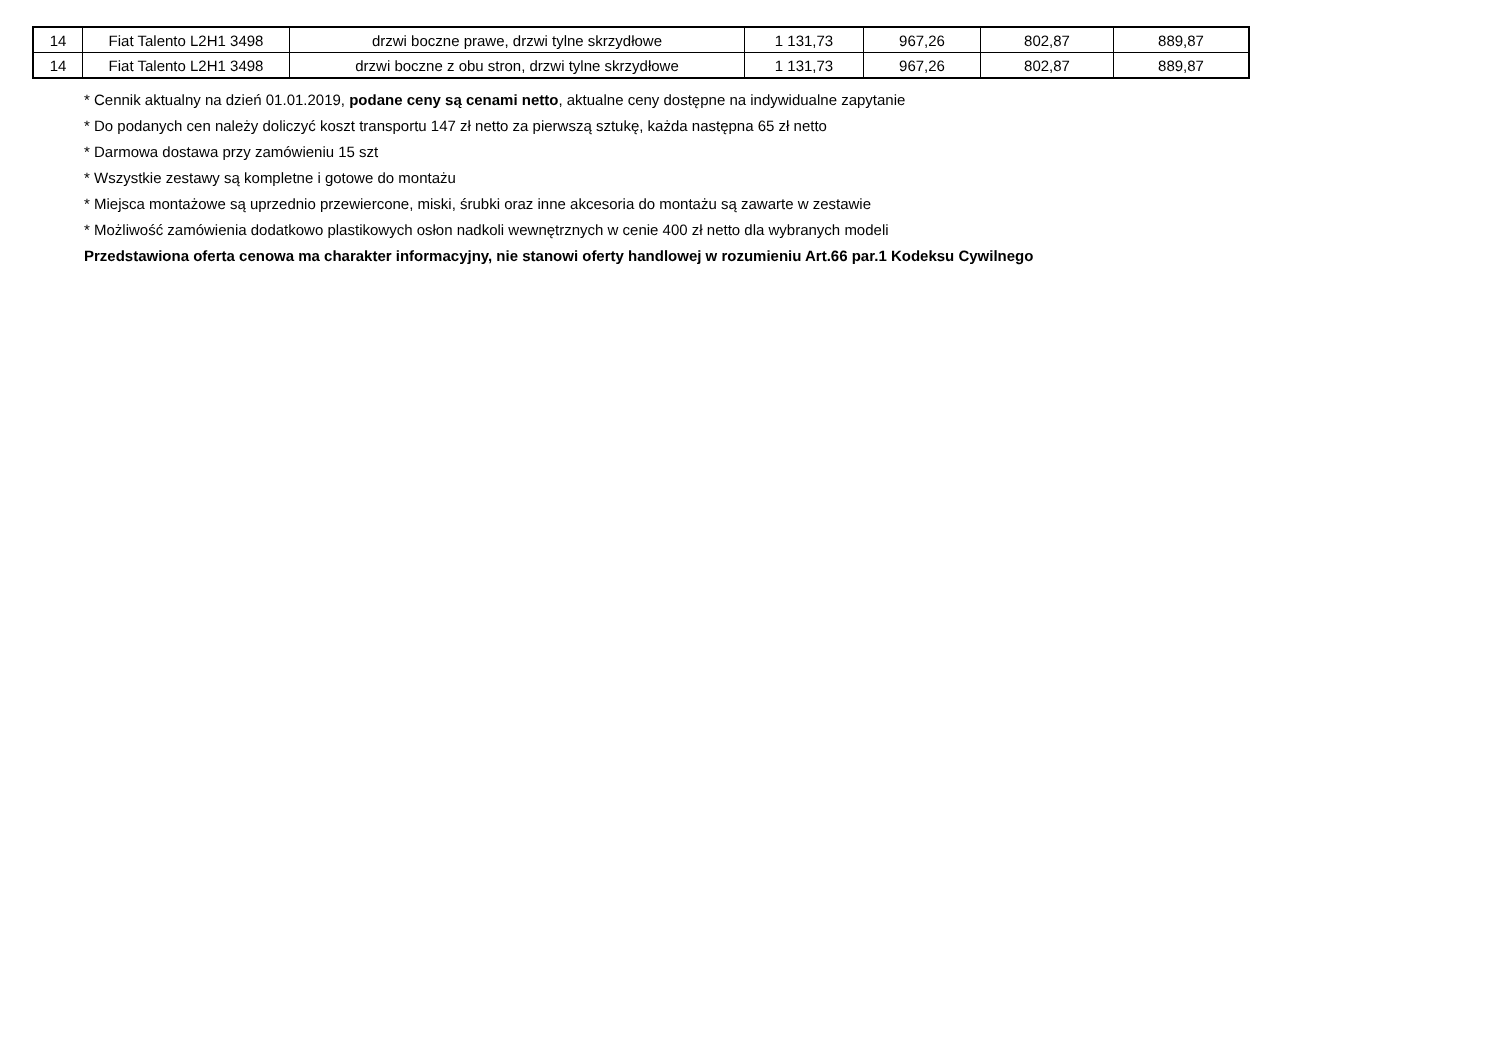| 14 | Fiat Talento L2H1 3498 | drzwi boczne prawe, drzwi tylne skrzydłowe | 1 131,73 | 967,26 | 802,87 | 889,87 |
| 14 | Fiat Talento L2H1 3498 | drzwi boczne z obu stron, drzwi tylne skrzydłowe | 1 131,73 | 967,26 | 802,87 | 889,87 |
* Cennik aktualny na dzień 01.01.2019, podane ceny są cenami netto, aktualne ceny dostępne na indywidualne zapytanie
* Do podanych cen należy doliczyć koszt transportu 147 zł netto za pierwszą sztukę, każda następna 65 zł netto
* Darmowa dostawa przy zamówieniu 15 szt
* Wszystkie zestawy są kompletne i gotowe do montażu
* Miejsca montażowe są uprzednio przewiercone, miski, śrubki oraz inne akcesoria do montażu są zawarte w zestawie
* Możliwość zamówienia dodatkowo plastikowych osłon nadkoli wewnętrznych w cenie 400 zł netto dla wybranych modeli
Przedstawiona oferta cenowa ma charakter informacyjny, nie stanowi oferty handlowej w rozumieniu Art.66 par.1 Kodeksu Cywilnego